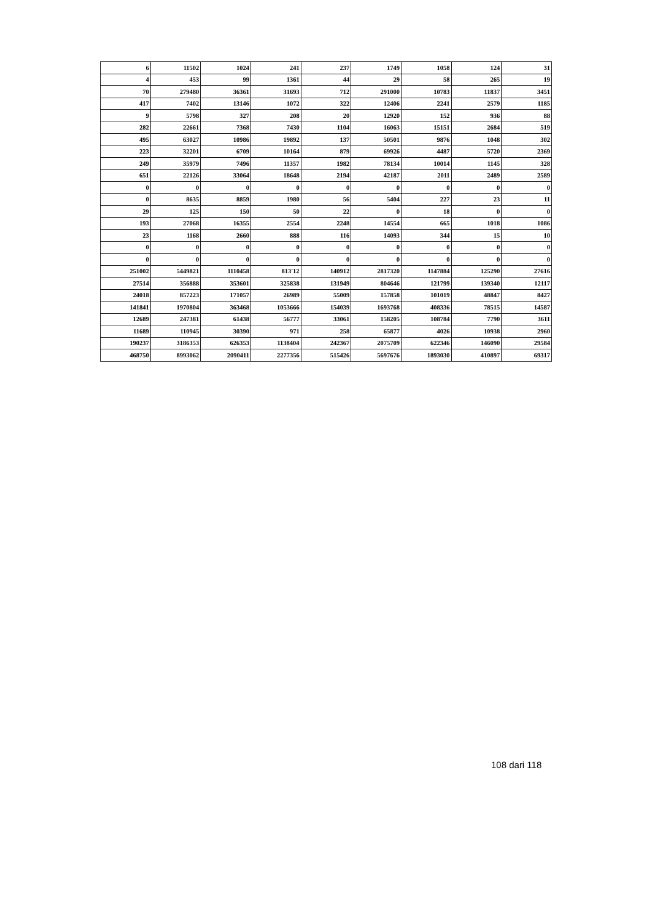| 6 | 11502 | 1024 | 241 | 237 | 1749 | 1058 | 124 | 31 |
| 4 | 453 | 99 | 1361 | 44 | 29 | 58 | 265 | 19 |
| 70 | 279480 | 36361 | 31693 | 712 | 291000 | 10783 | 11837 | 3451 |
| 417 | 7402 | 13146 | 1072 | 322 | 12406 | 2241 | 2579 | 1185 |
| 9 | 5798 | 327 | 208 | 20 | 12920 | 152 | 936 | 88 |
| 282 | 22661 | 7368 | 7430 | 1104 | 16063 | 15151 | 2684 | 519 |
| 495 | 63027 | 10986 | 19892 | 137 | 50501 | 9876 | 1048 | 302 |
| 223 | 32201 | 6709 | 10164 | 879 | 69926 | 4487 | 5720 | 2369 |
| 249 | 35979 | 7496 | 11357 | 1982 | 78134 | 10014 | 1145 | 328 |
| 651 | 22126 | 33064 | 18648 | 2194 | 42187 | 2011 | 2489 | 2589 |
| 0 | 0 | 0 | 0 | 0 | 0 | 0 | 0 | 0 |
| 0 | 8635 | 8859 | 1980 | 56 | 5404 | 227 | 23 | 11 |
| 29 | 125 | 150 | 50 | 22 | 0 | 18 | 0 | 0 |
| 193 | 27068 | 16355 | 2554 | 2248 | 14554 | 665 | 1018 | 1086 |
| 23 | 1168 | 2660 | 888 | 116 | 14093 | 344 | 15 | 10 |
| 0 | 0 | 0 | 0 | 0 | 0 | 0 | 0 | 0 |
| 0 | 0 | 0 | 0 | 0 | 0 | 0 | 0 | 0 |
| 251002 | 5449821 | 1110458 | 813'12 | 140912 | 2817320 | 1147884 | 125290 | 27616 |
| 27514 | 356888 | 353601 | 325838 | 131949 | 804646 | 121799 | 139340 | 12117 |
| 24018 | 857223 | 171057 | 26989 | 55009 | 157858 | 101019 | 48847 | 8427 |
| 141841 | 1970804 | 363468 | 1053666 | 154039 | 1693768 | 408336 | 78515 | 14587 |
| 12689 | 247381 | 61438 | 56777 | 33061 | 158205 | 108784 | 7790 | 3611 |
| 11689 | 110945 | 30390 | 971 | 258 | 65877 | 4026 | 10938 | 2960 |
| 190237 | 3186353 | 626353 | 1138404 | 242367 | 2075709 | 622346 | 146090 | 29584 |
| 468750 | 8993062 | 2090411 | 2277356 | 515426 | 5697676 | 1893030 | 410897 | 69317 |
108 dari 118